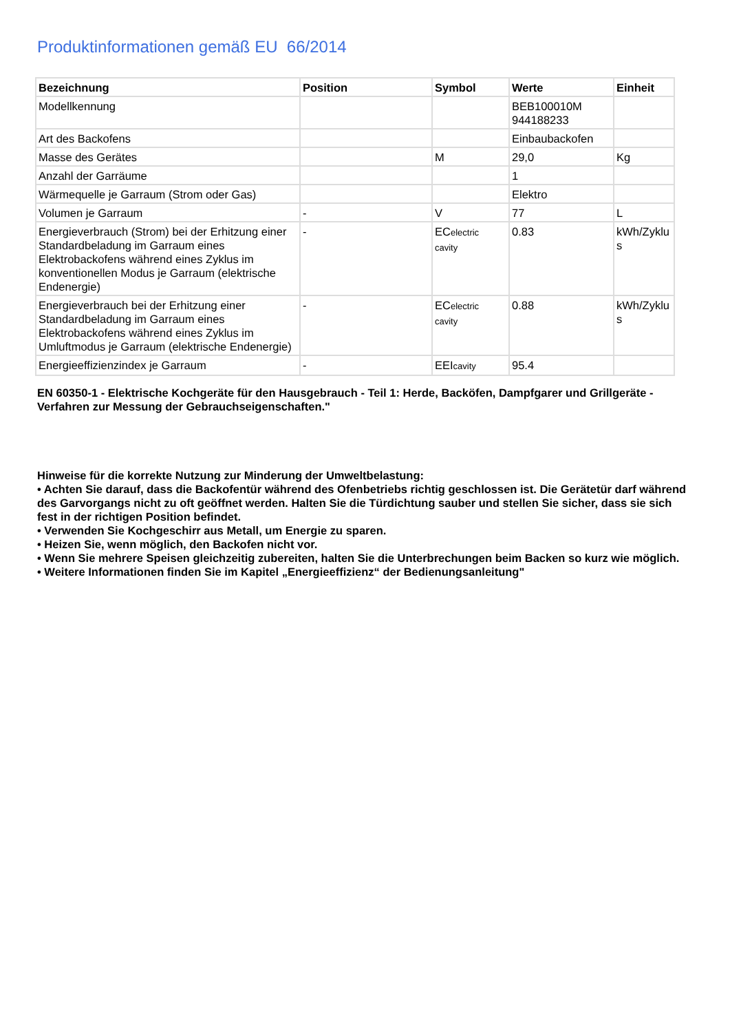Produktinformationen gemäß EU 66/2014
| Bezeichnung | Position | Symbol | Werte | Einheit |
| --- | --- | --- | --- | --- |
| Modellkennung | | | BEB100010M 944188233 | |
| Art des Backofens | | | Einbaubackofen | |
| Masse des Gerätes | | M | 29,0 | Kg |
| Anzahl der Garräume | | | 1 | |
| Wärmequelle je Garraum (Strom oder Gas) | | | Elektro | |
| Volumen je Garraum | - | V | 77 | L |
| Energieverbrauch (Strom) bei der Erhitzung einer Standardbeladung im Garraum eines Elektrobackofens während eines Zyklus im konventionellen Modus je Garraum (elektrische Endenergie) | - | EC electric cavity | 0.83 | kWh/Zyklu s |
| Energieverbrauch bei der Erhitzung einer Standardbeladung im Garraum eines Elektrobackofens während eines Zyklus im Umluftmodus je Garraum (elektrische Endenergie) | - | EC electric cavity | 0.88 | kWh/Zyklu s |
| Energieeffizienzindex je Garraum | - | EEI cavity | 95.4 | |
EN 60350-1 - Elektrische Kochgeräte für den Hausgebrauch - Teil 1: Herde, Backöfen, Dampfgarer und Grillgeräte - Verfahren zur Messung der Gebrauchseigenschaften."
Hinweise für die korrekte Nutzung zur Minderung der Umweltbelastung:
• Achten Sie darauf, dass die Backofentür während des Ofenbetriebs richtig geschlossen ist. Die Gerätetür darf während des Garvorgangs nicht zu oft geöffnet werden. Halten Sie die Türdichtung sauber und stellen Sie sicher, dass sie sich fest in der richtigen Position befindet.
• Verwenden Sie Kochgeschirr aus Metall, um Energie zu sparen.
• Heizen Sie, wenn möglich, den Backofen nicht vor.
• Wenn Sie mehrere Speisen gleichzeitig zubereiten, halten Sie die Unterbrechungen beim Backen so kurz wie möglich.
• Weitere Informationen finden Sie im Kapitel „Energieeffizienz“ der Bedienungsanleitung"